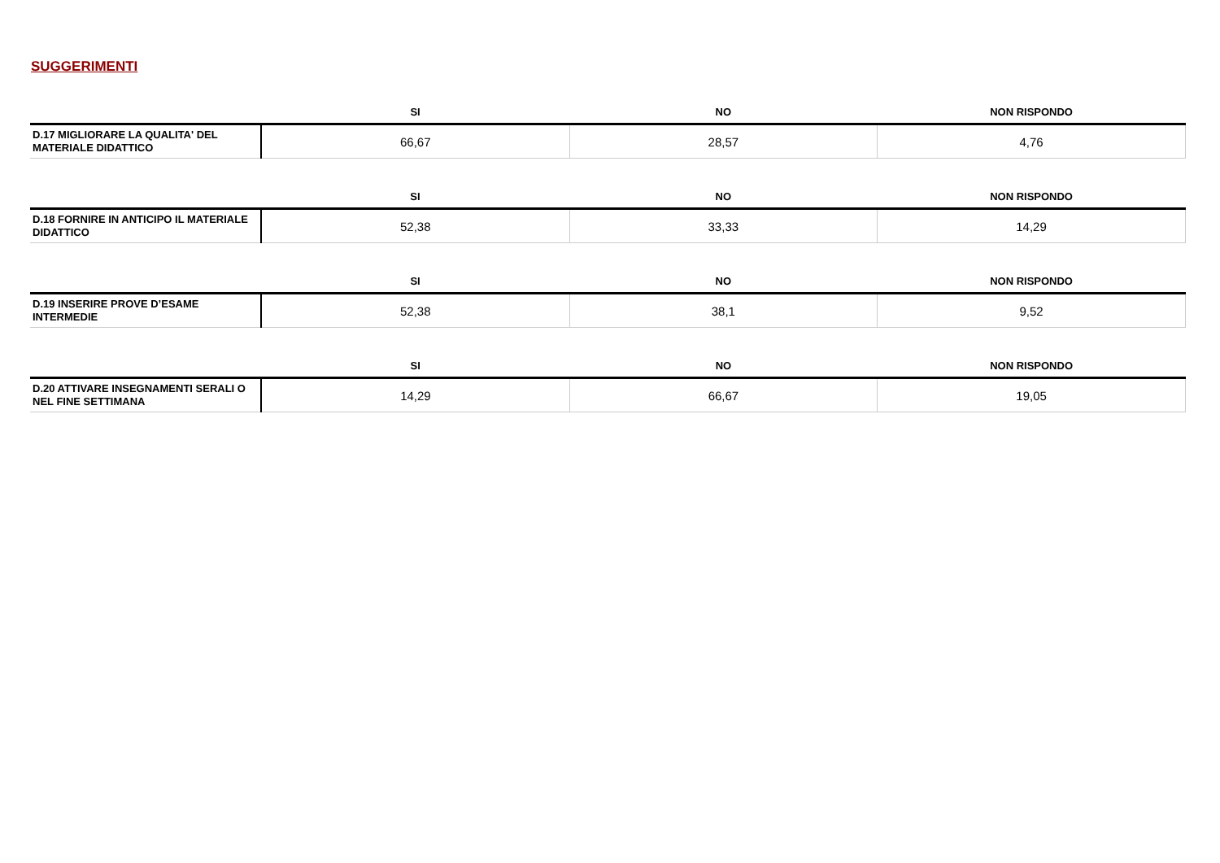SUGGERIMENTI
| | SI | NO | NON RISPONDO |
| --- | --- | --- | --- |
| D.17 MIGLIORARE LA QUALITA' DEL MATERIALE DIDATTICO | 66,67 | 28,57 | 4,76 |
| | SI | NO | NON RISPONDO |
| --- | --- | --- | --- |
| D.18 FORNIRE IN ANTICIPO IL MATERIALE DIDATTICO | 52,38 | 33,33 | 14,29 |
| | SI | NO | NON RISPONDO |
| --- | --- | --- | --- |
| D.19 INSERIRE PROVE D’ESAME INTERMEDIE | 52,38 | 38,1 | 9,52 |
| | SI | NO | NON RISPONDO |
| --- | --- | --- | --- |
| D.20 ATTIVARE INSEGNAMENTI SERALI O NEL FINE SETTIMANA | 14,29 | 66,67 | 19,05 |